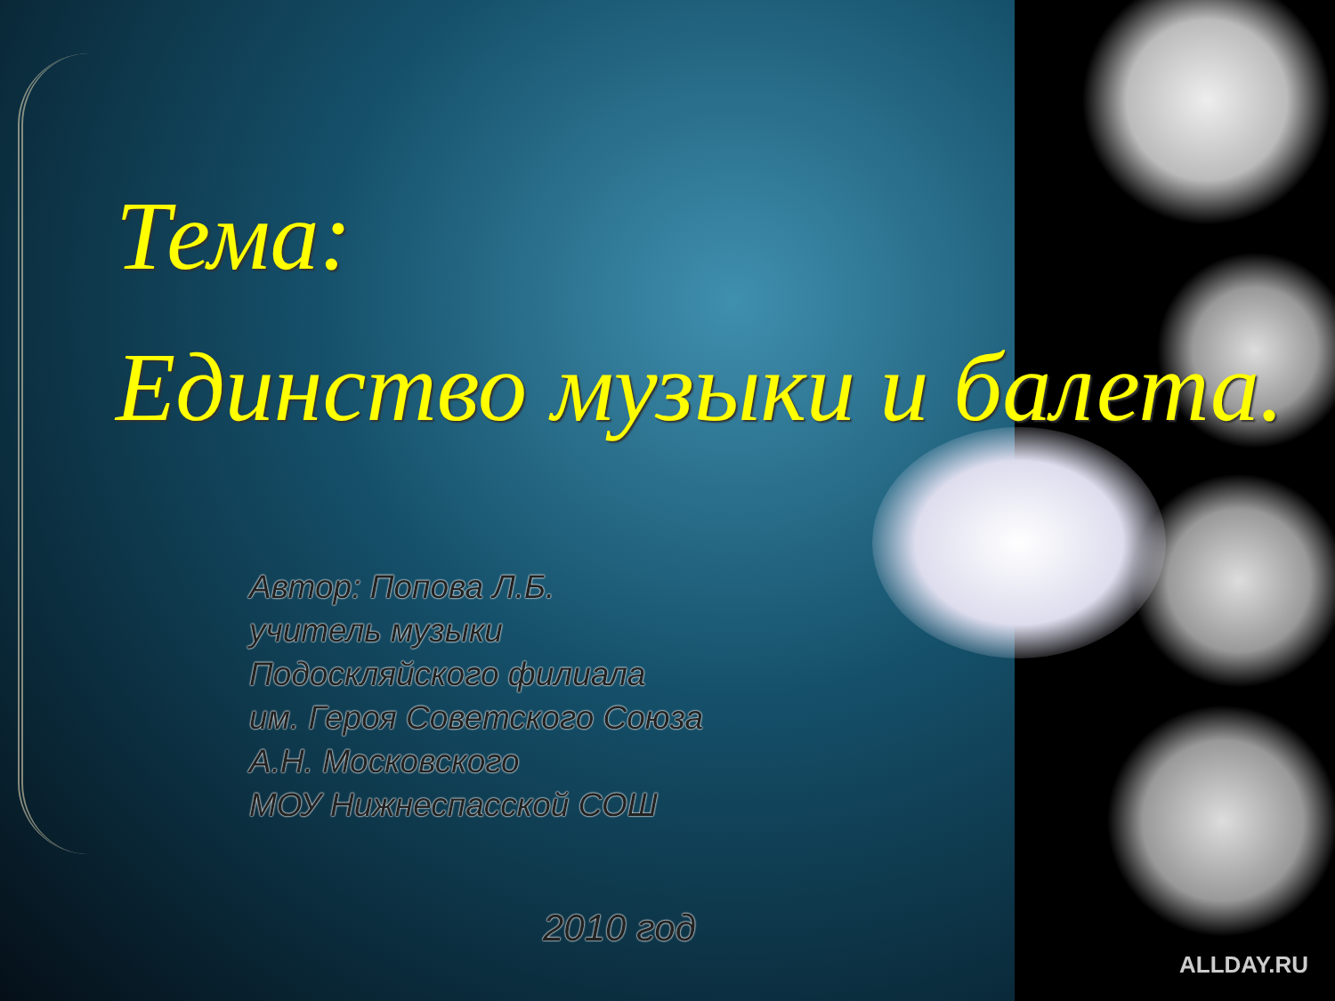Тема:
Единство музыки и балета.
Автор: Попова Л.Б.
учитель музыки
Подоскляйского филиала
им. Героя Советского Союза
А.Н. Московского
МОУ Нижнеспасской СОШ
2010 год
ALLDAY.RU